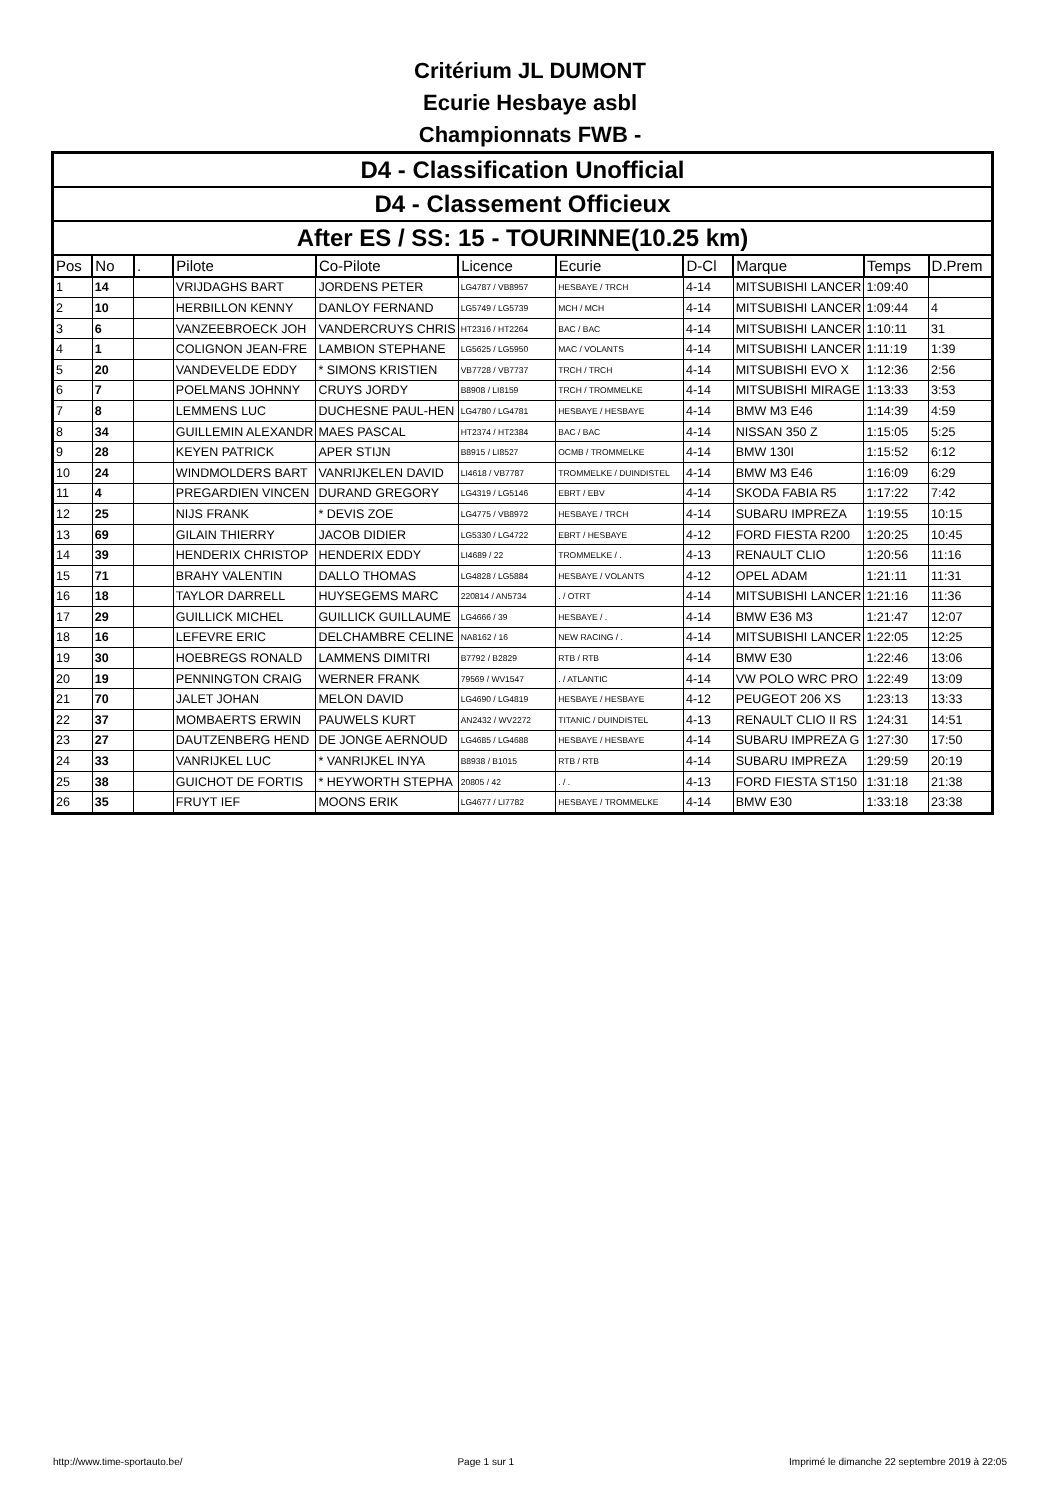Critérium JL DUMONT
Ecurie Hesbaye asbl
Championnats FWB -
| D4 - Classification Unofficial | | | | | | | | | | |
| --- | --- | --- | --- | --- | --- | --- | --- | --- | --- | --- |
| D4 - Classement Officieux | | | | | | | | | | |
| After ES / SS: 15 - TOURINNE(10.25 km) | | | | | | | | | | |
| Pos | No | . | Pilote | Co-Pilote | Licence | Ecurie | D-Cl | Marque | Temps | D.Prem |
| 1 | 14 | | VRIJDAGHS BART | JORDENS PETER | LG4787 / VB8957 | HESBAYE / TRCH | 4-14 | MITSUBISHI LANCER | 1:09:40 | |
| 2 | 10 | | HERBILLON KENNY | DANLOY FERNAND | LG5749 / LG5739 | MCH / MCH | 4-14 | MITSUBISHI LANCER | 1:09:44 | 4 |
| 3 | 6 | | VANZEEBROECK JOH | VANDERCRUYS CHRIS | HT2316 / HT2264 | BAC / BAC | 4-14 | MITSUBISHI LANCER | 1:10:11 | 31 |
| 4 | 1 | | COLIGNON JEAN-FRE | LAMBION STEPHANE | LG5625 / LG5950 | MAC / VOLANTS | 4-14 | MITSUBISHI LANCER | 1:11:19 | 1:39 |
| 5 | 20 | | VANDEVELDE EDDY | * SIMONS KRISTIEN | VB7728 / VB7737 | TRCH / TRCH | 4-14 | MITSUBISHI EVO X | 1:12:36 | 2:56 |
| 6 | 7 | | POELMANS JOHNNY | CRUYS JORDY | B8908 / LI8159 | TRCH / TROMMELKE | 4-14 | MITSUBISHI MIRAGE | 1:13:33 | 3:53 |
| 7 | 8 | | LEMMENS LUC | DUCHESNE PAUL-HEN | LG4780 / LG4781 | HESBAYE / HESBAYE | 4-14 | BMW M3 E46 | 1:14:39 | 4:59 |
| 8 | 34 | | GUILLEMIN ALEXANDR | MAES PASCAL | HT2374 / HT2384 | BAC / BAC | 4-14 | NISSAN 350 Z | 1:15:05 | 5:25 |
| 9 | 28 | | KEYEN PATRICK | APER STIJN | B8915 / LI8527 | OCMB / TROMMELKE | 4-14 | BMW 130I | 1:15:52 | 6:12 |
| 10 | 24 | | WINDMOLDERS BART | VANRIJKELEN DAVID | LI4618 / VB7787 | TROMMELKE / DUINDISTEL | 4-14 | BMW M3 E46 | 1:16:09 | 6:29 |
| 11 | 4 | | PREGARDIEN VINCEN | DURAND GREGORY | LG4319 / LG5146 | EBRT / EBV | 4-14 | SKODA FABIA R5 | 1:17:22 | 7:42 |
| 12 | 25 | | NIJS FRANK | * DEVIS ZOE | LG4775 / VB8972 | HESBAYE / TRCH | 4-14 | SUBARU IMPREZA | 1:19:55 | 10:15 |
| 13 | 69 | | GILAIN THIERRY | JACOB DIDIER | LG5330 / LG4722 | EBRT / HESBAYE | 4-12 | FORD FIESTA R200 | 1:20:25 | 10:45 |
| 14 | 39 | | HENDERIX CHRISTOP | HENDERIX EDDY | LI4689 / 22 | TROMMELKE / . | 4-13 | RENAULT CLIO | 1:20:56 | 11:16 |
| 15 | 71 | | BRAHY VALENTIN | DALLO THOMAS | LG4828 / LG5884 | HESBAYE / VOLANTS | 4-12 | OPEL ADAM | 1:21:11 | 11:31 |
| 16 | 18 | | TAYLOR DARRELL | HUYSEGEMS MARC | 220814 / AN5734 | . / OTRT | 4-14 | MITSUBISHI LANCER | 1:21:16 | 11:36 |
| 17 | 29 | | GUILLICK MICHEL | GUILLICK GUILLAUME | LG4666 / 39 | HESBAYE / . | 4-14 | BMW E36 M3 | 1:21:47 | 12:07 |
| 18 | 16 | | LEFEVRE ERIC | DELCHAMBRE CELINE | NA8162 / 16 | NEW RACING / . | 4-14 | MITSUBISHI LANCER | 1:22:05 | 12:25 |
| 19 | 30 | | HOEBREGS RONALD | LAMMENS DIMITRI | B7792 / B2829 | RTB / RTB | 4-14 | BMW E30 | 1:22:46 | 13:06 |
| 20 | 19 | | PENNINGTON CRAIG | WERNER FRANK | 79569 / WV1547 | . / ATLANTIC | 4-14 | VW POLO WRC PRO | 1:22:49 | 13:09 |
| 21 | 70 | | JALET JOHAN | MELON DAVID | LG4690 / LG4819 | HESBAYE / HESBAYE | 4-12 | PEUGEOT 206 XS | 1:23:13 | 13:33 |
| 22 | 37 | | MOMBAERTS ERWIN | PAUWELS KURT | AN2432 / WV2272 | TITANIC / DUINDISTEL | 4-13 | RENAULT CLIO II RS | 1:24:31 | 14:51 |
| 23 | 27 | | DAUTZENBERG HEND | DE JONGE AERNOUD | LG4685 / LG4688 | HESBAYE / HESBAYE | 4-14 | SUBARU IMPREZA G | 1:27:30 | 17:50 |
| 24 | 33 | | VANRIJKEL LUC | * VANRIJKEL INYA | B8938 / B1015 | RTB / RTB | 4-14 | SUBARU IMPREZA | 1:29:59 | 20:19 |
| 25 | 38 | | GUICHOT DE FORTIS | * HEYWORTH STEPHA | 20805 / 42 | . / . | 4-13 | FORD FIESTA ST150 | 1:31:18 | 21:38 |
| 26 | 35 | | FRUYT IEF | MOONS ERIK | LG4677 / LI7782 | HESBAYE / TROMMELKE | 4-14 | BMW E30 | 1:33:18 | 23:38 |
http://www.time-sportauto.be/ Page 1 sur 1 Imprimé le dimanche 22 septembre 2019 à 22:05